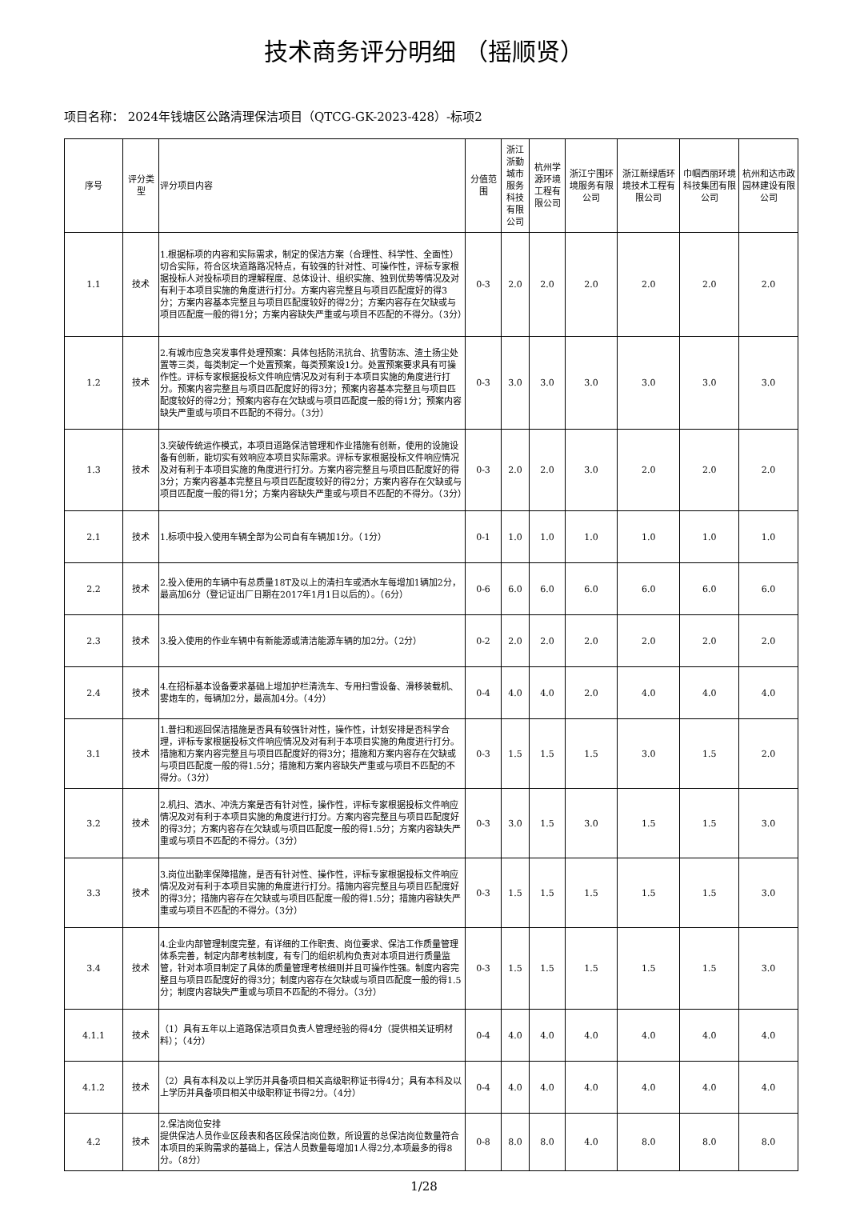技术商务评分明细 （摇顺贤）
项目名称： 2024年钱塘区公路清理保洁项目（QTCG-GK-2023-428）-标项2
| 序号 | 评分类型 | 评分项目内容 | 分值范围 | 浙江浙勤城市服务科技有限公司 | 杭州学源环境工程有限公司 | 浙江宁围环境服务有限公司 | 浙江新绿盾环境技术工程有限公司 | 巾帼西丽环境科技集团有限公司 | 杭州和达市政园林建设有限公司 |
| --- | --- | --- | --- | --- | --- | --- | --- | --- | --- |
| 1.1 | 技术 | 1.根据标项的内容和实际需求，制定的保洁方案（合理性、科学性、全面性）切合实际，符合区块道路路况特点，有较强的针对性、可操作性，评标专家根据投标人对投标项目的理解程度、总体设计、组织实施、独到优势等情况及对有利于本项目实施的角度进行打分。方案内容完整且与项目匹配度好的得3分；方案内容基本完整且与项目匹配度较好的得2分；方案内容存在欠缺或与项目匹配度一般的得1分；方案内容缺失严重或与项目不匹配的不得分。（3分） | 0-3 | 2.0 | 2.0 | 2.0 | 2.0 | 2.0 | 2.0 |
| 1.2 | 技术 | 2.有城市应急突发事件处理预案：具体包括防汛抗台、抗雪防冻、渣土扬尘处置等三类，每类制定一个处置预案，每类预案设1分。处置预案要求具有可操作性。评标专家根据投标文件响应情况及对有利于本项目实施的角度进行打分。预案内容完整且与项目匹配度好的得3分；预案内容基本完整且与项目匹配度较好的得2分；预案内容存在欠缺或与项目匹配度一般的得1分；预案内容缺失严重或与项目不匹配的不得分。（3分） | 0-3 | 3.0 | 3.0 | 3.0 | 3.0 | 3.0 | 3.0 |
| 1.3 | 技术 | 3.突破传统运作模式，本项目道路保洁管理和作业措施有创新，使用的设施设备有创新，能切实有效响应本项目实际需求。评标专家根据投标文件响应情况及对有利于本项目实施的角度进行打分。方案内容完整且与项目匹配度好的得3分；方案内容基本完整且与项目匹配度较好的得2分；方案内容存在欠缺或与项目匹配度一般的得1分；方案内容缺失严重或与项目不匹配的不得分。（3分） | 0-3 | 2.0 | 2.0 | 3.0 | 2.0 | 2.0 | 2.0 |
| 2.1 | 技术 | 1.标项中投入使用车辆全部为公司自有车辆加1分。（1分） | 0-1 | 1.0 | 1.0 | 1.0 | 1.0 | 1.0 | 1.0 |
| 2.2 | 技术 | 2.投入使用的车辆中有总质量18T及以上的清扫车或洒水车每增加1辆加2分，最高加6分（登记证出厂日期在2017年1月1日以后的）。（6分） | 0-6 | 6.0 | 6.0 | 6.0 | 6.0 | 6.0 | 6.0 |
| 2.3 | 技术 | 3.投入使用的作业车辆中有新能源或清洁能源车辆的加2分。（2分） | 0-2 | 2.0 | 2.0 | 2.0 | 2.0 | 2.0 | 2.0 |
| 2.4 | 技术 | 4.在招标基本设备要求基础上增加护栏清洗车、专用扫雪设备、滑移装载机、雾炮车的，每辆加2分，最高加4分。（4分） | 0-4 | 4.0 | 4.0 | 2.0 | 4.0 | 4.0 | 4.0 |
| 3.1 | 技术 | 1.普扫和巡回保洁措施是否具有较强针对性，操作性，计划安排是否科学合理，评标专家根据投标文件响应情况及对有利于本项目实施的角度进行打分。措施和方案内容完整且与项目匹配度好的得3分；措施和方案内容存在欠缺或与项目匹配度一般的得1.5分；措施和方案内容缺失严重或与项目不匹配的不得分。（3分） | 0-3 | 1.5 | 1.5 | 1.5 | 3.0 | 1.5 | 2.0 |
| 3.2 | 技术 | 2.机扫、洒水、冲洗方案是否有针对性，操作性，评标专家根据投标文件响应情况及对有利于本项目实施的角度进行打分。方案内容完整且与项目匹配度好的得3分；方案内容存在欠缺或与项目匹配度一般的得1.5分；方案内容缺失严重或与项目不匹配的不得分。（3分） | 0-3 | 3.0 | 1.5 | 3.0 | 1.5 | 1.5 | 3.0 |
| 3.3 | 技术 | 3.岗位出勤率保障措施，是否有针对性、操作性，评标专家根据投标文件响应情况及对有利于本项目实施的角度进行打分。措施内容完整且与项目匹配度好的得3分；措施内容存在欠缺或与项目匹配度一般的得1.5分；措施内容缺失严重或与项目不匹配的不得分。（3分） | 0-3 | 1.5 | 1.5 | 1.5 | 1.5 | 1.5 | 3.0 |
| 3.4 | 技术 | 4.企业内部管理制度完整，有详细的工作职责、岗位要求、保洁工作质量管理体系完善，制定内部考核制度，有专门的组织机构负责对本项目进行质量监管，针对本项目制定了具体的质量管理考核细则并且可操作性强。制度内容完整且与项目匹配度好的得3分；制度内容存在欠缺或与项目匹配度一般的得1.5分；制度内容缺失严重或与项目不匹配的不得分。（3分） | 0-3 | 1.5 | 1.5 | 1.5 | 1.5 | 1.5 | 3.0 |
| 4.1.1 | 技术 | （1）具有五年以上道路保洁项目负责人管理经验的得4分（提供相关证明材料）；（4分） | 0-4 | 4.0 | 4.0 | 4.0 | 4.0 | 4.0 | 4.0 |
| 4.1.2 | 技术 | （2）具有本科及以上学历并具备项目相关高级职称证书得4分；具有本科及以上学历并具备项目相关中级职称证书得2分。（4分） | 0-4 | 4.0 | 4.0 | 4.0 | 4.0 | 4.0 | 4.0 |
| 4.2 | 技术 | 2.保洁岗位安排 提供保洁人员作业区段表和各区段保洁岗位数，所设置的总保洁岗位数量符合本项目的采购需求的基础上，保洁人员数量每增加1人得2分,本项最多的得8分。（8分） | 0-8 | 8.0 | 8.0 | 4.0 | 8.0 | 8.0 | 8.0 |
1/28